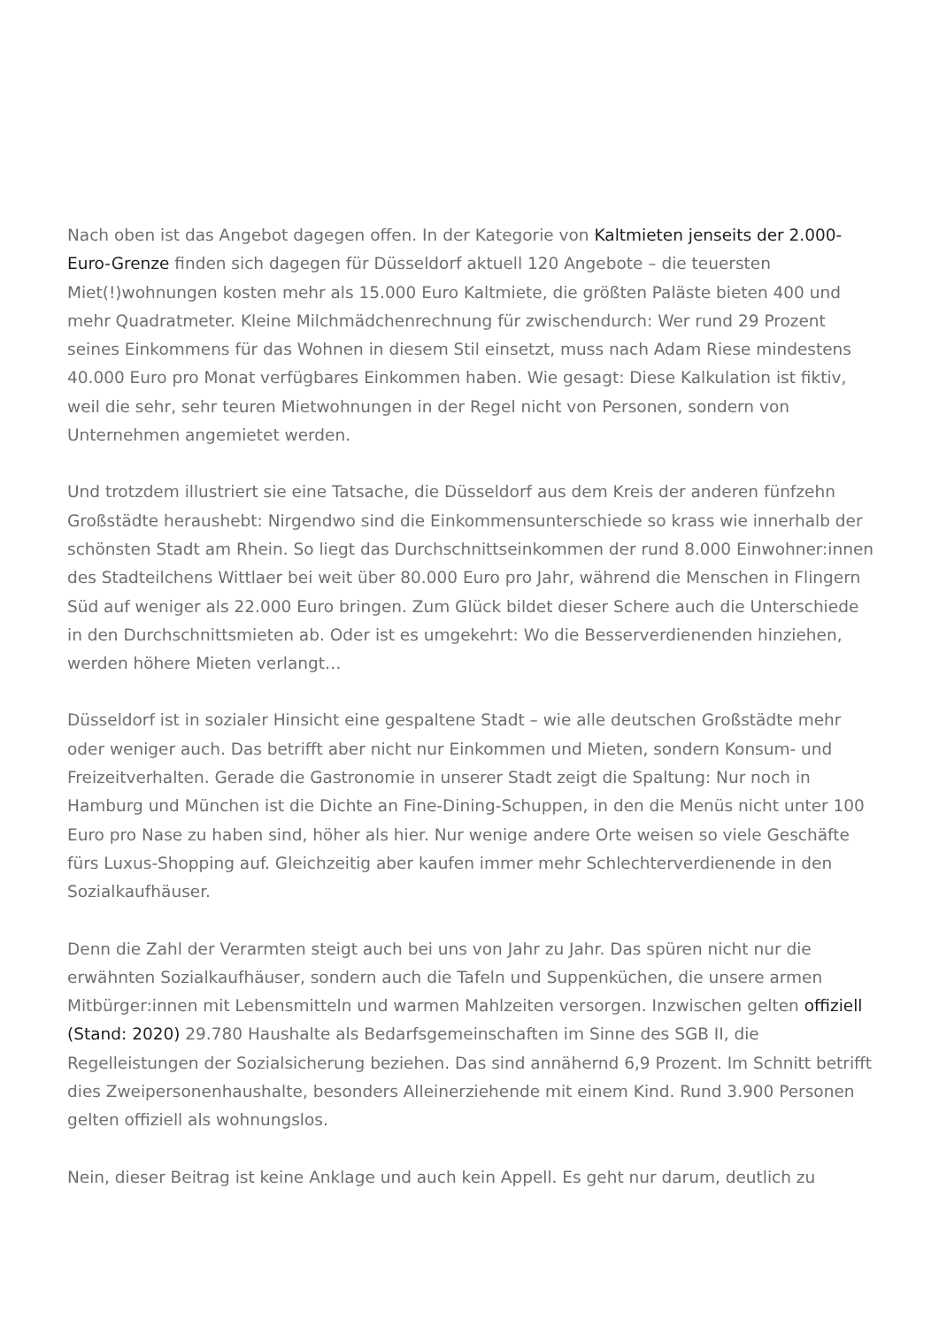Nach oben ist das Angebot dagegen offen. In der Kategorie von Kaltmieten jenseits der 2.000-Euro-Grenze finden sich dagegen für Düsseldorf aktuell 120 Angebote – die teuersten Miet(!)wohnungen kosten mehr als 15.000 Euro Kaltmiete, die größten Paläste bieten 400 und mehr Quadratmeter. Kleine Milchmädchenrechnung für zwischendurch: Wer rund 29 Prozent seines Einkommens für das Wohnen in diesem Stil einsetzt, muss nach Adam Riese mindestens 40.000 Euro pro Monat verfügbares Einkommen haben. Wie gesagt: Diese Kalkulation ist fiktiv, weil die sehr, sehr teuren Mietwohnungen in der Regel nicht von Personen, sondern von Unternehmen angemietet werden.
Und trotzdem illustriert sie eine Tatsache, die Düsseldorf aus dem Kreis der anderen fünfzehn Großstädte heraushebt: Nirgendwo sind die Einkommensunterschiede so krass wie innerhalb der schönsten Stadt am Rhein. So liegt das Durchschnittseinkommen der rund 8.000 Einwohner:innen des Stadteilchens Wittlaer bei weit über 80.000 Euro pro Jahr, während die Menschen in Flingern Süd auf weniger als 22.000 Euro bringen. Zum Glück bildet dieser Schere auch die Unterschiede in den Durchschnittsmieten ab. Oder ist es umgekehrt: Wo die Besserverdienenden hinziehen, werden höhere Mieten verlangt…
Düsseldorf ist in sozialer Hinsicht eine gespaltene Stadt – wie alle deutschen Großstädte mehr oder weniger auch. Das betrifft aber nicht nur Einkommen und Mieten, sondern Konsum- und Freizeitverhalten. Gerade die Gastronomie in unserer Stadt zeigt die Spaltung: Nur noch in Hamburg und München ist die Dichte an Fine-Dining-Schuppen, in den die Menüs nicht unter 100 Euro pro Nase zu haben sind, höher als hier. Nur wenige andere Orte weisen so viele Geschäfte fürs Luxus-Shopping auf. Gleichzeitig aber kaufen immer mehr Schlechterverdienende in den Sozialkaufhäuser.
Denn die Zahl der Verarmten steigt auch bei uns von Jahr zu Jahr. Das spüren nicht nur die erwähnten Sozialkaufhäuser, sondern auch die Tafeln und Suppenküchen, die unsere armen Mitbürger:innen mit Lebensmitteln und warmen Mahlzeiten versorgen. Inzwischen gelten offiziell (Stand: 2020) 29.780 Haushalte als Bedarfsgemeinschaften im Sinne des SGB II, die Regelleistungen der Sozialsicherung beziehen. Das sind annähernd 6,9 Prozent. Im Schnitt betrifft dies Zweipersonenhaushalte, besonders Alleinerziehende mit einem Kind. Rund 3.900 Personen gelten offiziell als wohnungslos.
Nein, dieser Beitrag ist keine Anklage und auch kein Appell. Es geht nur darum, deutlich zu